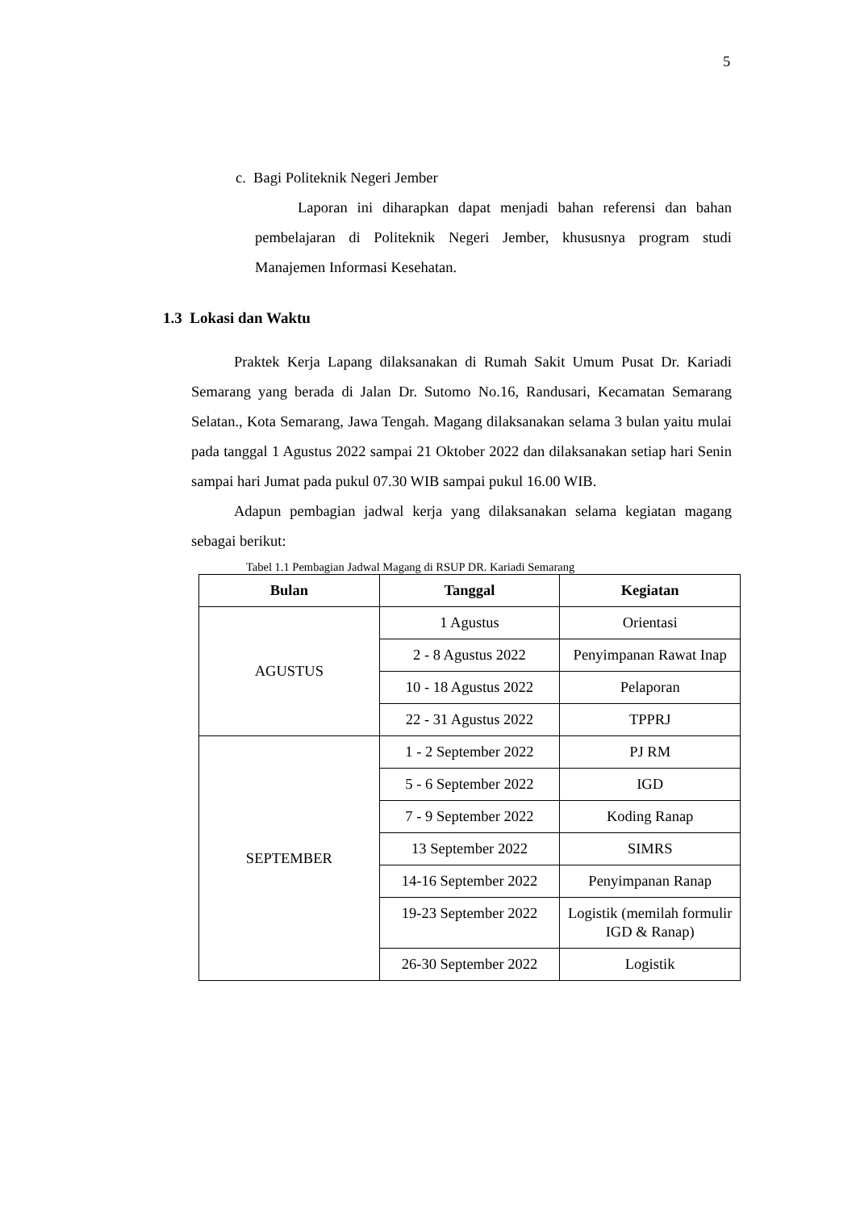5
c. Bagi Politeknik Negeri Jember
Laporan ini diharapkan dapat menjadi bahan referensi dan bahan pembelajaran di Politeknik Negeri Jember, khususnya program studi Manajemen Informasi Kesehatan.
1.3 Lokasi dan Waktu
Praktek Kerja Lapang dilaksanakan di Rumah Sakit Umum Pusat Dr. Kariadi Semarang yang berada di Jalan Dr. Sutomo No.16, Randusari, Kecamatan Semarang Selatan., Kota Semarang, Jawa Tengah. Magang dilaksanakan selama 3 bulan yaitu mulai pada tanggal 1 Agustus 2022 sampai 21 Oktober 2022 dan dilaksanakan setiap hari Senin sampai hari Jumat pada pukul 07.30 WIB sampai pukul 16.00 WIB.
Adapun pembagian jadwal kerja yang dilaksanakan selama kegiatan magang sebagai berikut:
Tabel 1.1 Pembagian Jadwal Magang di RSUP DR. Kariadi Semarang
| Bulan | Tanggal | Kegiatan |
| --- | --- | --- |
| AGUSTUS | 1 Agustus | Orientasi |
| | 2 - 8 Agustus 2022 | Penyimpanan Rawat Inap |
| | 10 - 18 Agustus 2022 | Pelaporan |
| | 22 - 31 Agustus 2022 | TPPRJ |
| SEPTEMBER | 1 - 2 September 2022 | PJ RM |
| | 5 - 6 September 2022 | IGD |
| | 7 - 9 September 2022 | Koding Ranap |
| | 13 September 2022 | SIMRS |
| | 14-16 September 2022 | Penyimpanan Ranap |
| | 19-23 September 2022 | Logistik (memilah formulir IGD & Ranap) |
| | 26-30 September 2022 | Logistik |